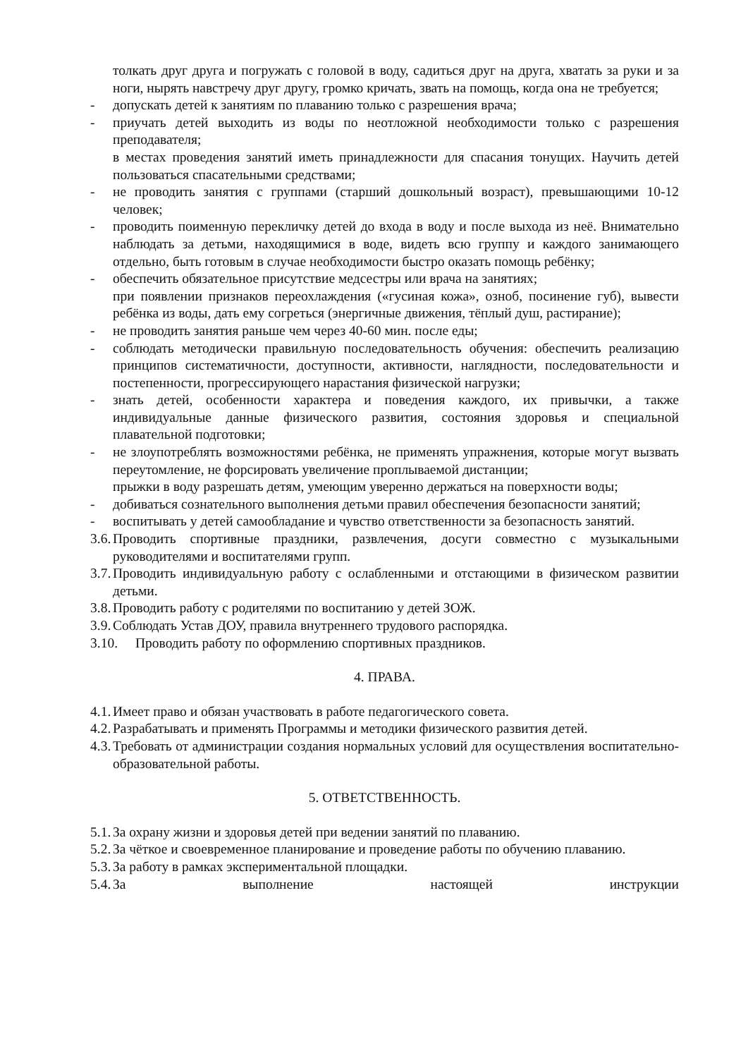толкать друг друга и погружать с головой в воду, садиться друг на друга, хватать за руки и за ноги, нырять навстречу друг другу, громко кричать, звать на помощь, когда она не требуется;
- допускать детей к занятиям по плаванию только с разрешения врача;
- приучать детей выходить из воды по неотложной необходимости только с разрешения преподавателя;
в местах проведения занятий иметь принадлежности для спасания тонущих. Научить детей пользоваться спасательными средствами;
- не проводить занятия с группами (старший дошкольный возраст), превышающими 10-12 человек;
- проводить поименную перекличку детей до входа в воду и после выхода из неё. Внимательно наблюдать за детьми, находящимися в воде, видеть всю группу и каждого занимающего отдельно, быть готовым в случае необходимости быстро оказать помощь ребёнку;
- обеспечить обязательное присутствие медсестры или врача на занятиях;
при появлении признаков переохлаждения («гусиная кожа», озноб, посинение губ), вывести ребёнка из воды, дать ему согреться (энергичные движения, тёплый душ, растирание);
- не проводить занятия раньше чем через 40-60 мин. после еды;
- соблюдать методически правильную последовательность обучения: обеспечить реализацию принципов систематичности, доступности, активности, наглядности, последовательности и постепенности, прогрессирующего нарастания физической нагрузки;
- знать детей, особенности характера и поведения каждого, их привычки, а также индивидуальные данные физического развития, состояния здоровья и специальной плавательной подготовки;
- не злоупотреблять возможностями ребёнка, не применять упражнения, которые могут вызвать переутомление, не форсировать увеличение проплываемой дистанции;
прыжки в воду разрешать детям, умеющим уверенно держаться на поверхности воды;
- добиваться сознательного выполнения детьми правил обеспечения безопасности занятий;
- воспитывать у детей самообладание и чувство ответственности за безопасность занятий.
3.6. Проводить спортивные праздники, развлечения, досуги совместно с музыкальными руководителями и воспитателями групп.
3.7. Проводить индивидуальную работу с ослабленными и отстающими в физическом развитии детьми.
3.8. Проводить работу с родителями по воспитанию у детей ЗОЖ.
3.9. Соблюдать Устав ДОУ, правила внутреннего трудового распорядка.
3.10. Проводить работу по оформлению спортивных праздников.
4. ПРАВА.
4.1. Имеет право и обязан участвовать в работе педагогического совета.
4.2. Разрабатывать и применять Программы и методики физического развития детей.
4.3. Требовать от администрации создания нормальных условий для осуществления воспитательно-образовательной работы.
5. ОТВЕТСТВЕННОСТЬ.
5.1. За охрану жизни и здоровья детей при ведении занятий по плаванию.
5.2. За чёткое и своевременное планирование и проведение работы по обучению плаванию.
5.3. За работу в рамках экспериментальной площадки.
5.4. За выполнение настоящей инструкции